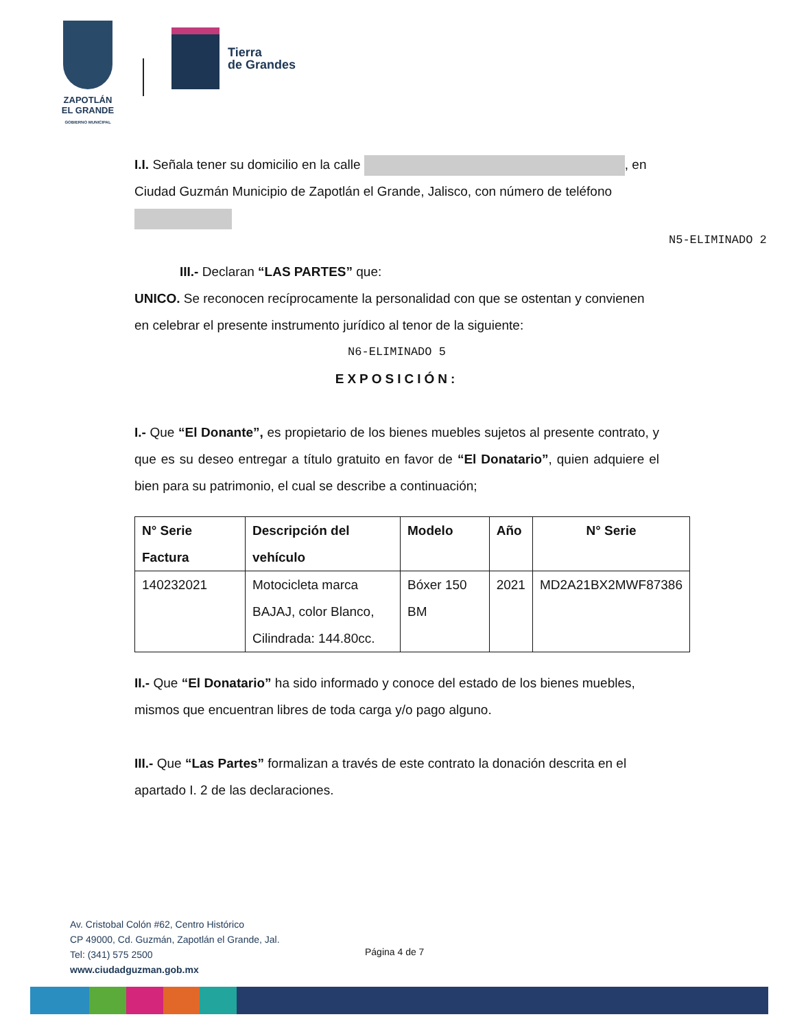ZAPOTLÁN
EL GRANDE
GOBIERNO MUNICIPAL
Tierra
de Grandes
N5-ELIMINADO 2
I.I. Señala tener su domicilio en la calle , en Ciudad Guzmán Municipio de Zapotlán el Grande, Jalisco, con número de teléfono
III.- Declaran “LAS PARTES” que:
UNICO. Se reconocen recíprocamente la personalidad con que se ostentan y convienen en celebrar el presente instrumento jurídico al tenor de la siguiente:
N6-ELIMINADO 5
EXPOSICIÓN:
I.- Que “El Donante”, es propietario de los bienes muebles sujetos al presente contrato, y que es su deseo entregar a título gratuito en favor de “El Donatario”, quien adquiere el bien para su patrimonio, el cual se describe a continuación;
| N° Serie Factura | Descripción del vehículo | Modelo | Año | N° Serie |
| --- | --- | --- | --- | --- |
| 140232021 | Motocicleta marca BAJAJ, color Blanco, Cilindrada: 144.80cc. | Bóxer 150 BM | 2021 | MD2A21BX2MWF87386 |
II.- Que “El Donatario” ha sido informado y conoce del estado de los bienes muebles, mismos que encuentran libres de toda carga y/o pago alguno.
III.- Que “Las Partes” formalizan a través de este contrato la donación descrita en el apartado I. 2 de las declaraciones.
Av. Cristobal Colón #62, Centro Histórico
CP 49000, Cd. Guzmán, Zapotlán el Grande, Jal.
Tel: (341) 575 2500
www.ciudadguzman.gob.mx
Página 4 de 7